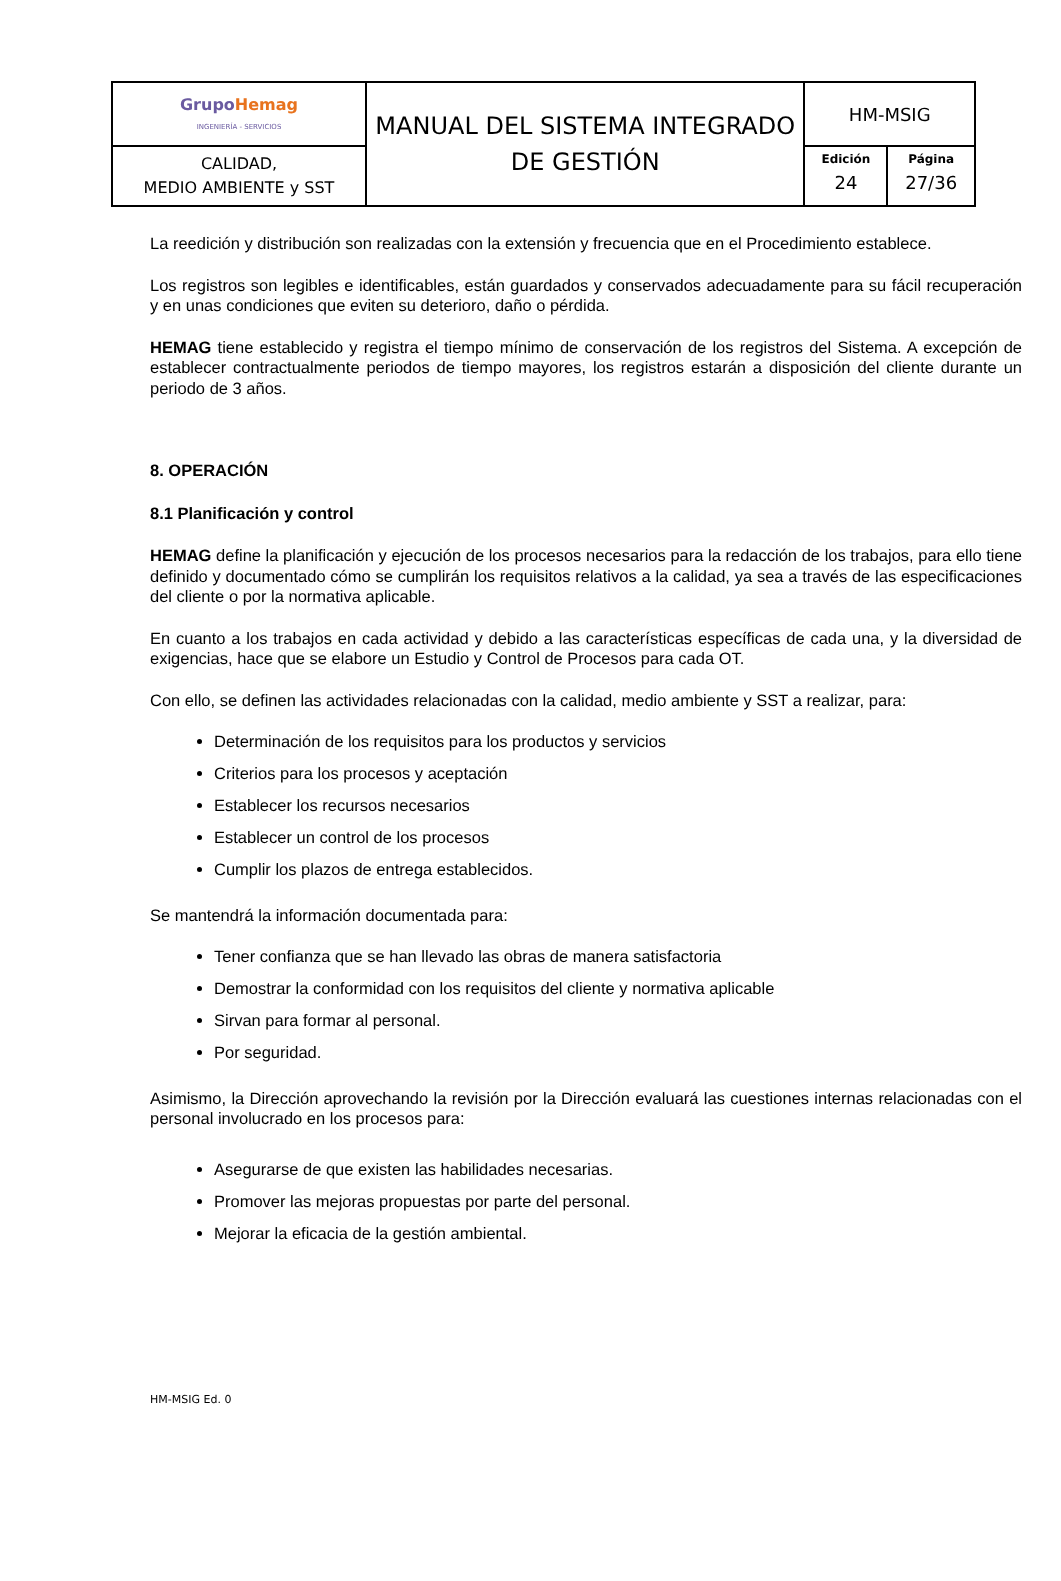| Grupo Hemag INGENIERÍA - SERVICIOS | MANUAL DEL SISTEMA INTEGRADO DE GESTIÓN | HM-MSIG | |
| CALIDAD, MEDIO AMBIENTE y SST | | Edición 24 | Página 27/36 |
La reedición y distribución son realizadas con la extensión y frecuencia que en el Procedimiento establece.
Los registros son legibles e identificables, están guardados y conservados adecuadamente para su fácil recuperación y en unas condiciones que eviten su deterioro, daño o pérdida.
HEMAG tiene establecido y registra el tiempo mínimo de conservación de los registros del Sistema. A excepción de establecer contractualmente periodos de tiempo mayores, los registros estarán a disposición del cliente durante un periodo de 3 años.
8. OPERACIÓN
8.1 Planificación y control
HEMAG define la planificación y ejecución de los procesos necesarios para la redacción de los trabajos, para ello tiene definido y documentado cómo se cumplirán los requisitos relativos a la calidad, ya sea a través de las especificaciones del cliente o por la normativa aplicable.
En cuanto a los trabajos en cada actividad y debido a las características específicas de cada una, y la diversidad de exigencias, hace que se elabore un Estudio y Control de Procesos para cada OT.
Con ello, se definen las actividades relacionadas con la calidad, medio ambiente y SST a realizar, para:
Determinación de los requisitos para los productos y servicios
Criterios para los procesos y aceptación
Establecer los recursos necesarios
Establecer un control de los procesos
Cumplir los plazos de entrega establecidos.
Se mantendrá la información documentada para:
Tener confianza que se han llevado las obras de manera satisfactoria
Demostrar la conformidad con los requisitos del cliente y normativa aplicable
Sirvan para formar al personal.
Por seguridad.
Asimismo, la Dirección aprovechando la revisión por la Dirección evaluará las cuestiones internas relacionadas con el personal involucrado en los procesos para:
Asegurarse de que existen las habilidades necesarias.
Promover las mejoras propuestas por parte del personal.
Mejorar la eficacia de la gestión ambiental.
HM-MSIG Ed. 0